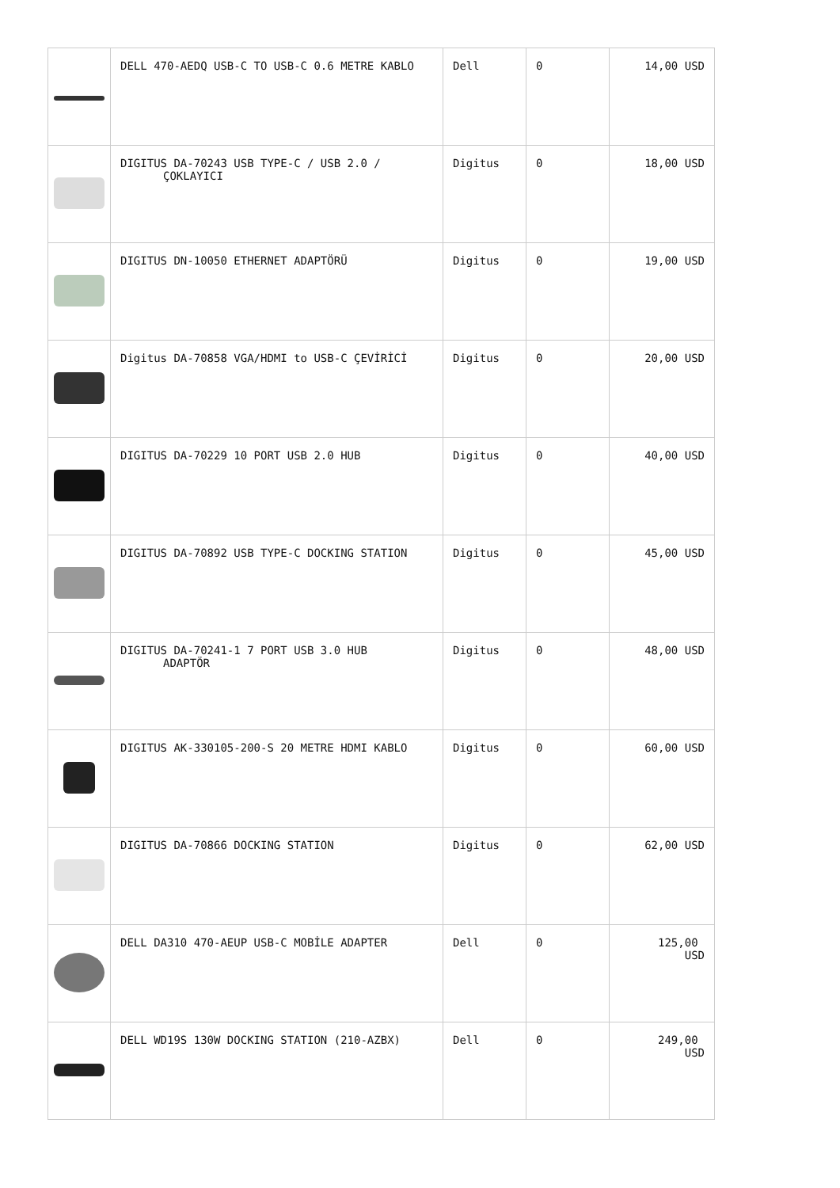| | DELL 470-AEDQ USB-C TO USB-C 0.6 METRE KABLO | Dell | 0 | 14,00 USD |
| | DIGITUS DA-70243 USB TYPE-C / USB 2.0 / ÇOKLAYICI | Digitus | 0 | 18,00 USD |
| | DIGITUS DN-10050 ETHERNET ADAPTÖRÜ | Digitus | 0 | 19,00 USD |
| | Digitus DA-70858 VGA/HDMI to USB-C ÇEVİRİCİ | Digitus | 0 | 20,00 USD |
| | DIGITUS DA-70229 10 PORT USB 2.0 HUB | Digitus | 0 | 40,00 USD |
| | DIGITUS DA-70892 USB TYPE-C DOCKING STATION | Digitus | 0 | 45,00 USD |
| | DIGITUS DA-70241-1 7 PORT USB 3.0 HUB ADAPTÖR | Digitus | 0 | 48,00 USD |
| | DIGITUS AK-330105-200-S 20 METRE HDMI KABLO | Digitus | 0 | 60,00 USD |
| | DIGITUS DA-70866 DOCKING STATION | Digitus | 0 | 62,00 USD |
| | DELL DA310 470-AEUP USB-C MOBİLE ADAPTER | Dell | 0 | 125,00 USD |
| | DELL WD19S 130W DOCKING STATION (210-AZBX) | Dell | 0 | 249,00 USD |